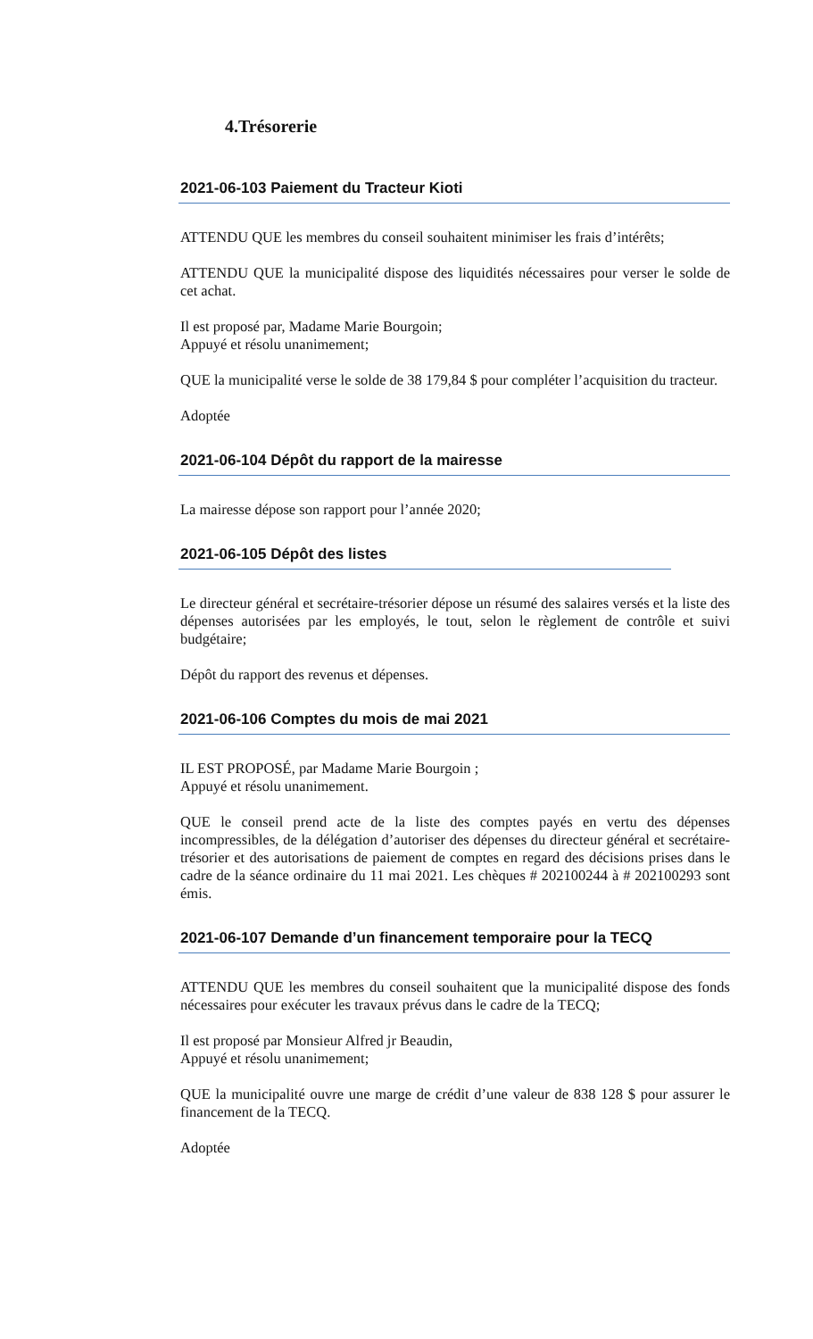4.Trésorerie
2021-06-103 Paiement du Tracteur Kioti
ATTENDU QUE les membres du conseil souhaitent minimiser les frais d’intérêts;
ATTENDU QUE la municipalité dispose des liquidités nécessaires pour verser le solde de cet achat.
Il est proposé par, Madame Marie Bourgoin;
Appuyé et résolu unanimement;
QUE la municipalité verse le solde de 38 179,84 $ pour compléter l’acquisition du tracteur.
Adoptée
2021-06-104 Dépôt du rapport de la mairesse
La mairesse dépose son rapport pour l’année 2020;
2021-06-105 Dépôt des listes
Le directeur général et secrétaire-trésorier dépose un résumé des salaires versés et la liste des dépenses autorisées par les employés, le tout, selon le règlement de contrôle et suivi budgétaire;
Dépôt du rapport des revenus et dépenses.
2021-06-106 Comptes du mois de mai 2021
IL EST PROPOSÉ, par Madame Marie Bourgoin ;
Appuyé et résolu unanimement.
QUE le conseil prend acte de la liste des comptes payés en vertu des dépenses incompressibles, de la délégation d’autoriser des dépenses du directeur général et secrétaire-trésorier et des autorisations de paiement de comptes en regard des décisions prises dans le cadre de la séance ordinaire du 11 mai 2021. Les chèques # 202100244 à # 202100293 sont émis.
2021-06-107 Demande d’un financement temporaire pour la TECQ
ATTENDU QUE les membres du conseil souhaitent que la municipalité dispose des fonds nécessaires pour exécuter les travaux prévus dans le cadre de la TECQ;
Il est proposé par Monsieur Alfred jr Beaudin,
Appuyé et résolu unanimement;
QUE la municipalité ouvre une marge de crédit d’une valeur de 838 128 $ pour assurer le financement de la TECQ.
Adoptée